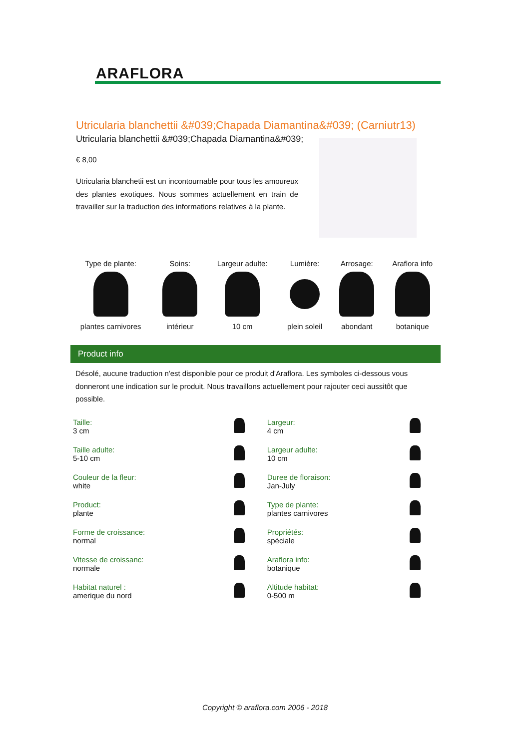ARAFLORA
Utricularia blanchettii &#039;Chapada Diamantina&#039; (Carniutr13)
Utricularia blanchettii &#039;Chapada Diamantina&#039;
€ 8,00
Utricularia blanchetii est un incontournable pour tous les amoureux des plantes exotiques. Nous sommes actuellement en train de travailler sur la traduction des informations relatives à la plante.
| Type de plante: | Soins: | Largeur adulte: | Lumière: | Arrosage: | Araflora info |
| plantes carnivores | intérieur | 10 cm | plein soleil | abondant | botanique |
Product info
Désolé, aucune traduction n'est disponible pour ce produit d'Araflora. Les symboles ci-dessous vous donneront une indication sur le produit. Nous travaillons actuellement pour rajouter ceci aussitôt que possible.
| Taille: 3 cm | | Largeur: 4 cm | |
| Taille adulte: 5-10 cm | | Largeur adulte: 10 cm | |
| Couleur de la fleur: white | | Duree de floraison: Jan-July | |
| Product: plante | | Type de plante: plantes carnivores | |
| Forme de croissance: normal | | Propriétés: spéciale | |
| Vitesse de croissanc: normale | | Araflora info: botanique | |
| Habitat naturel : amerique du nord | | Altitude habitat: 0-500 m | |
Copyright © araflora.com 2006 - 2018